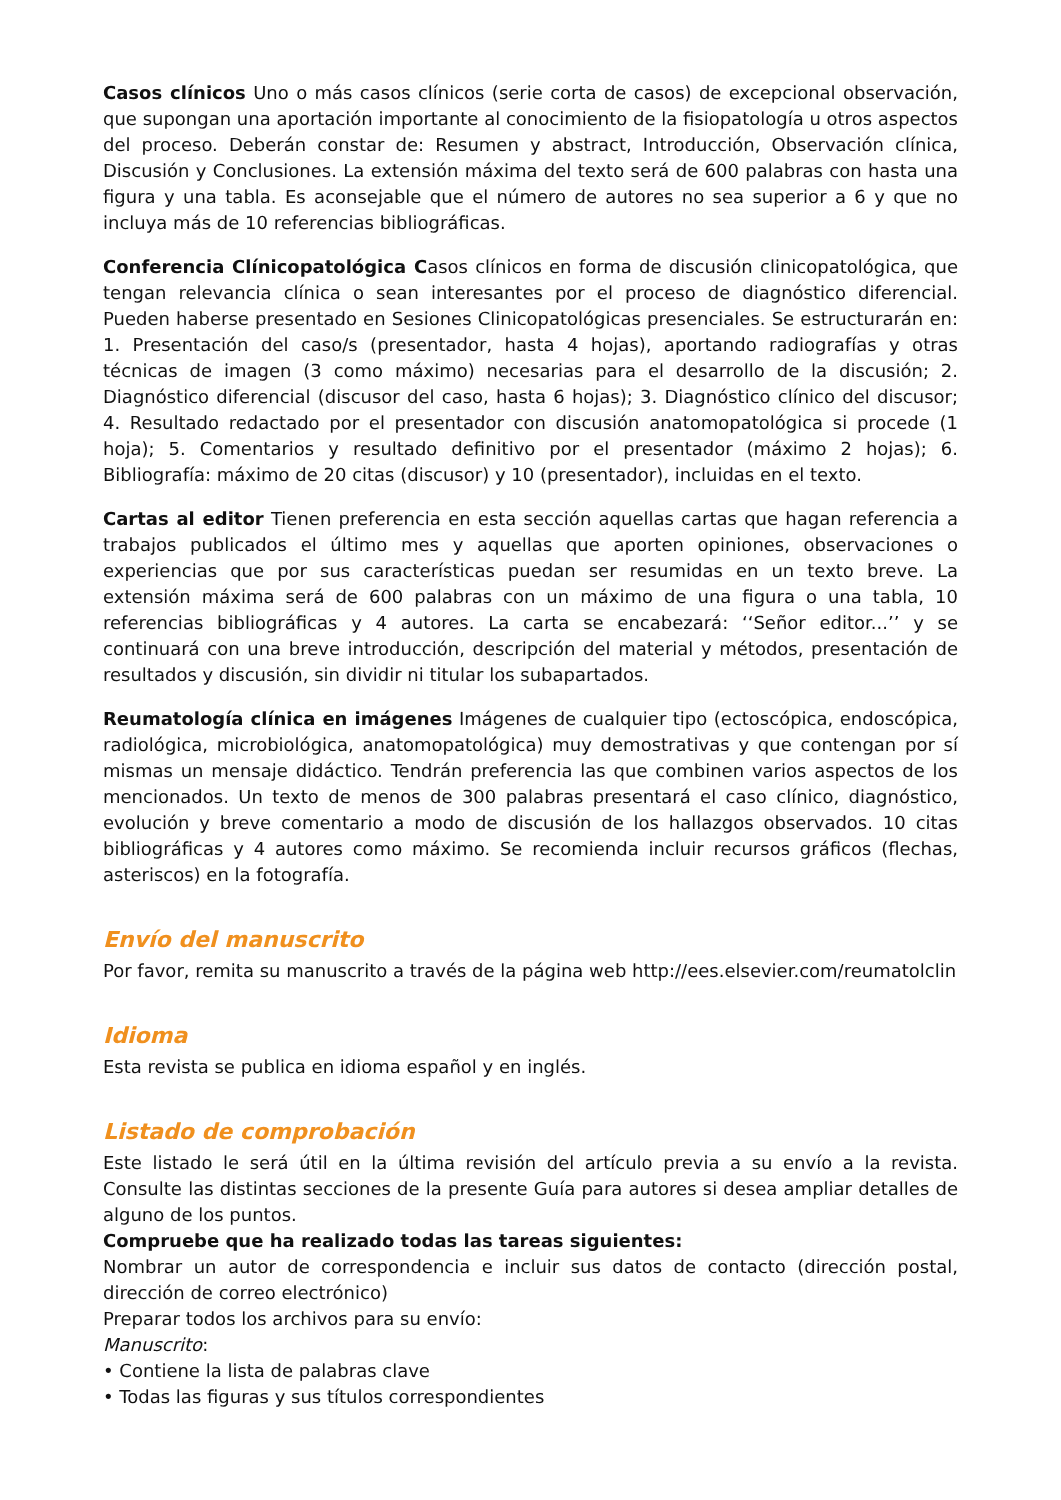Casos clínicos Uno o más casos clínicos (serie corta de casos) de excepcional observación, que supongan una aportación importante al conocimiento de la fisiopatología u otros aspectos del proceso. Deberán constar de: Resumen y abstract, Introducción, Observación clínica, Discusión y Conclusiones. La extensión máxima del texto será de 600 palabras con hasta una figura y una tabla. Es aconsejable que el número de autores no sea superior a 6 y que no incluya más de 10 referencias bibliográficas.
Conferencia Clínicopatológica Casos clínicos en forma de discusión clinicopatológica, que tengan relevancia clínica o sean interesantes por el proceso de diagnóstico diferencial. Pueden haberse presentado en Sesiones Clinicopatológicas presenciales. Se estructurarán en: 1. Presentación del caso/s (presentador, hasta 4 hojas), aportando radiografías y otras técnicas de imagen (3 como máximo) necesarias para el desarrollo de la discusión; 2. Diagnóstico diferencial (discusor del caso, hasta 6 hojas); 3. Diagnóstico clínico del discusor; 4. Resultado redactado por el presentador con discusión anatomopatológica si procede (1 hoja); 5. Comentarios y resultado definitivo por el presentador (máximo 2 hojas); 6. Bibliografía: máximo de 20 citas (discusor) y 10 (presentador), incluidas en el texto.
Cartas al editor Tienen preferencia en esta sección aquellas cartas que hagan referencia a trabajos publicados el último mes y aquellas que aporten opiniones, observaciones o experiencias que por sus características puedan ser resumidas en un texto breve. La extensión máxima será de 600 palabras con un máximo de una figura o una tabla, 10 referencias bibliográficas y 4 autores. La carta se encabezará: ‘‘Señor editor...’’ y se continuará con una breve introducción, descripción del material y métodos, presentación de resultados y discusión, sin dividir ni titular los subapartados.
Reumatología clínica en imágenes Imágenes de cualquier tipo (ectoscópica, endoscópica, radiológica, microbiológica, anatomopatológica) muy demostrativas y que contengan por sí mismas un mensaje didáctico. Tendrán preferencia las que combinen varios aspectos de los mencionados. Un texto de menos de 300 palabras presentará el caso clínico, diagnóstico, evolución y breve comentario a modo de discusión de los hallazgos observados. 10 citas bibliográficas y 4 autores como máximo. Se recomienda incluir recursos gráficos (flechas, asteriscos) en la fotografía.
Envío del manuscrito
Por favor, remita su manuscrito a través de la página web http://ees.elsevier.com/reumatolclin
Idioma
Esta revista se publica en idioma español y en inglés.
Listado de comprobación
Este listado le será útil en la última revisión del artículo previa a su envío a la revista. Consulte las distintas secciones de la presente Guía para autores si desea ampliar detalles de alguno de los puntos.
Compruebe que ha realizado todas las tareas siguientes:
Nombrar un autor de correspondencia e incluir sus datos de contacto (dirección postal, dirección de correo electrónico)
Preparar todos los archivos para su envío:
Manuscrito:
• Contiene la lista de palabras clave
• Todas las figuras y sus títulos correspondientes